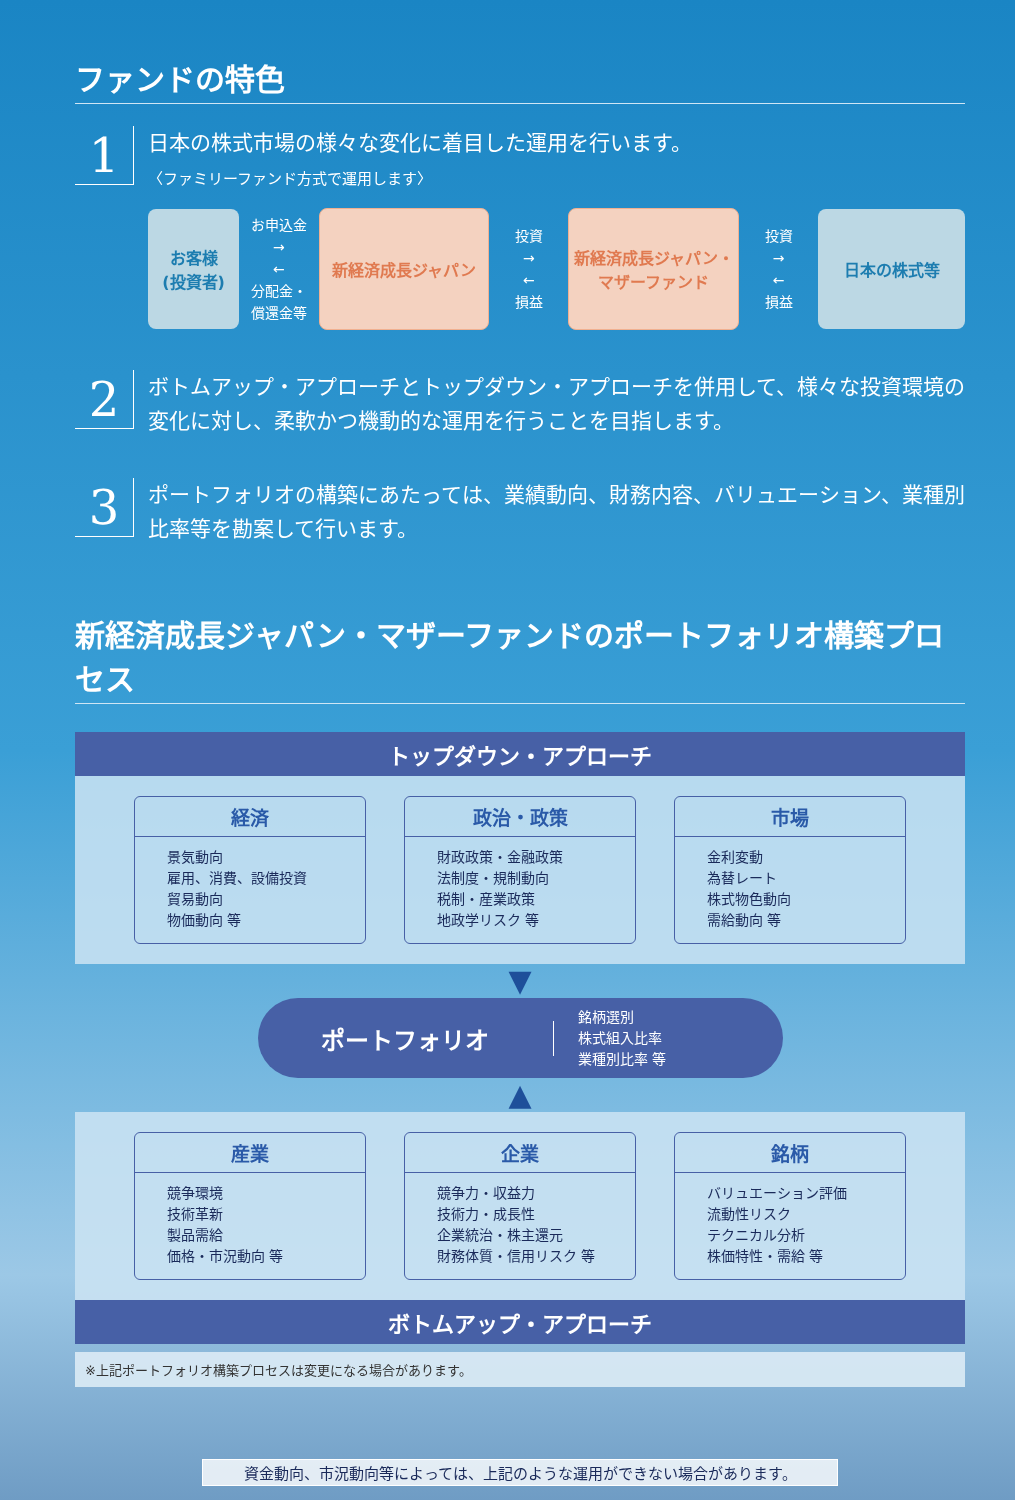ファンドの特色
1
日本の株式市場の様々な変化に着目した運用を行います。
〈ファミリーファンド方式で運用します〉
お客様
(投資者)
お申込金
→
←
分配金・
償還金等
新経済成長ジャパン
投資
→
←
損益
新経済成長ジャパン・
マザーファンド
投資
→
←
損益
日本の株式等
2
ボトムアップ・アプローチとトップダウン・アプローチを併用して、様々な投資環境の変化に対し、柔軟かつ機動的な運用を行うことを目指します。
3
ポートフォリオの構築にあたっては、業績動向、財務内容、バリュエーション、業種別比率等を勘案して行います。
新経済成長ジャパン・マザーファンドのポートフォリオ構築プロセス
トップダウン・アプローチ
経済
景気動向
雇用、消費、設備投資
貿易動向
物価動向 等
政治・政策
財政政策・金融政策
法制度・規制動向
税制・産業政策
地政学リスク 等
市場
金利変動
為替レート
株式物色動向
需給動向 等
▼
ポートフォリオ
銘柄選別
株式組入比率
業種別比率 等
▲
産業
競争環境
技術革新
製品需給
価格・市況動向 等
企業
競争力・収益力
技術力・成長性
企業統治・株主還元
財務体質・信用リスク 等
銘柄
バリュエーション評価
流動性リスク
テクニカル分析
株価特性・需給 等
ボトムアップ・アプローチ
※上記ポートフォリオ構築プロセスは変更になる場合があります。
資金動向、市況動向等によっては、上記のような運用ができない場合があります。